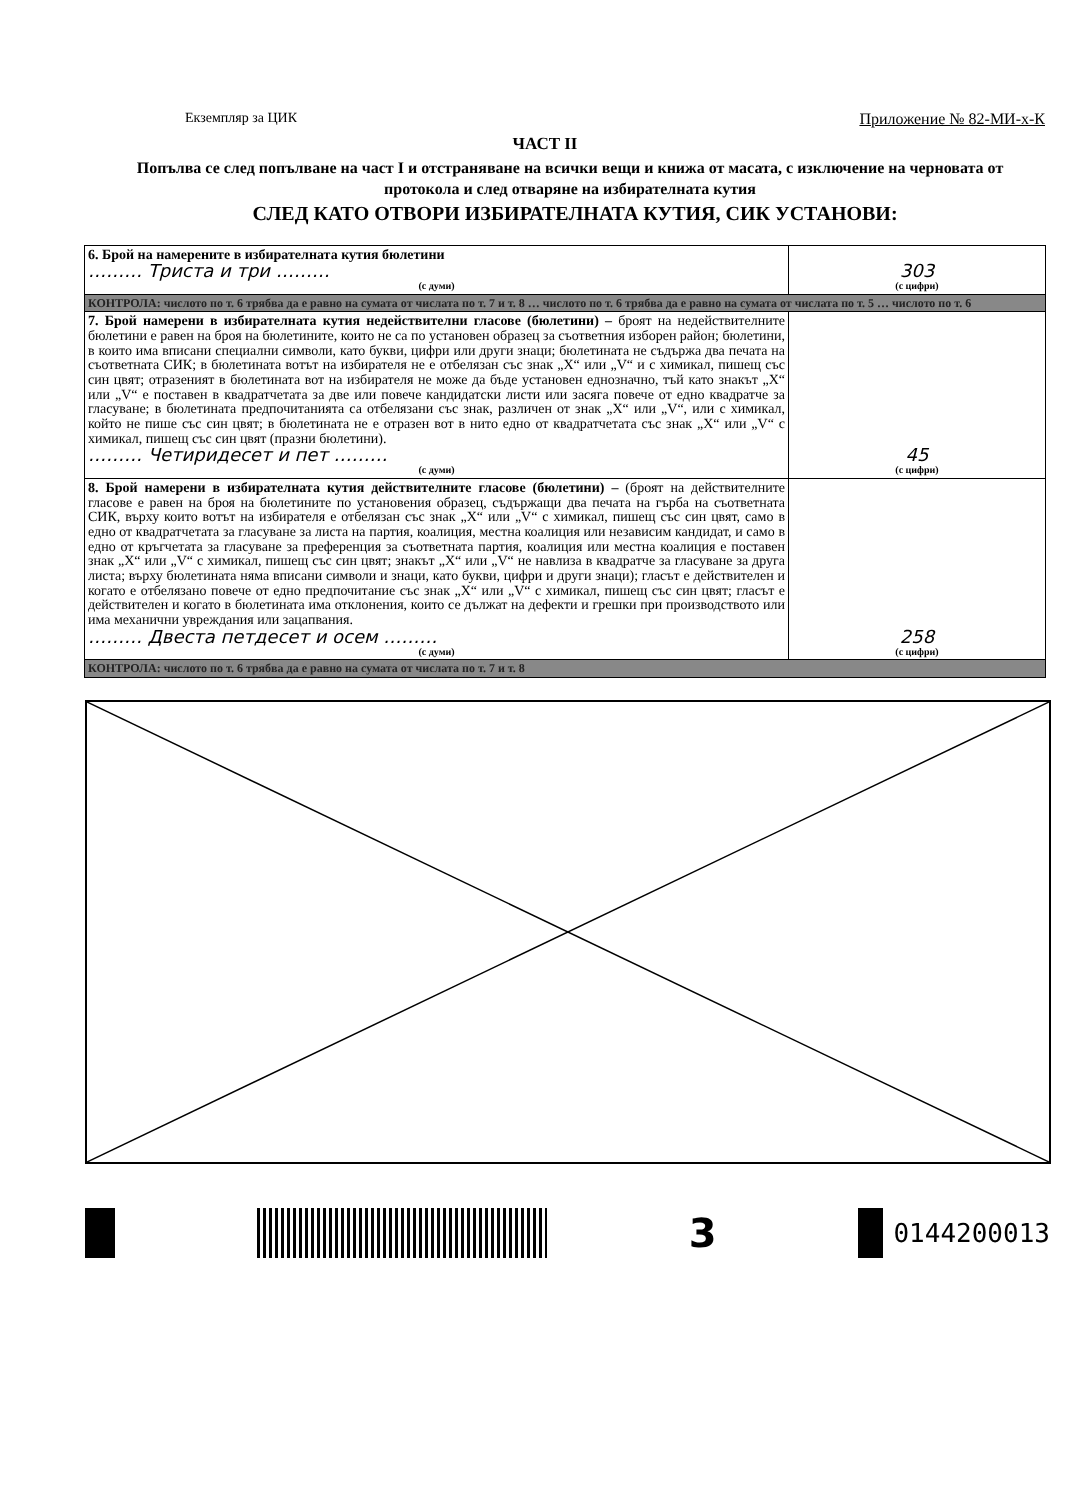Екземпляр за ЦИК Приложение № 82-МИ-х-К
ЧАСТ II
Попълва се след попълване на част I и отстраняване на всички вещи и книжа от масата, с изключение на черновата от протокола и след отваряне на избирателната кутия
СЛЕД КАТО ОТВОРИ ИЗБИРАТЕЛНАТА КУТИЯ, СИК УСТАНОВИ:
| 6. Брой на намерените в избирателната кутия бюлетини ……… Триста и три ……… (с думи) | 303 (с цифри) |
| КОНТРОЛА: числото по т. 6 трябва да е равно на сумата от числата по т. 7 и т. 8 … числото по т. 6 трябва да е равно на сумата от числата по т. 5 … числото по т. 6 | |
| 7. Брой намерени в избирателната кутия недействителни гласове (бюлетини) – броят на недействителните бюлетини е равен на броя на бюлетините, които не са по установен образец за съответния изборен район; бюлетини, в които има вписани специални символи, като букви, цифри или други знаци; бюлетината не съдържа два печата на съответната СИК; в бюлетината вотът на избирателя не е отбелязан със знак „X“ или „V“ и с химикал, пишещ със син цвят; отразеният в бюлетината вот на избирателя не може да бъде установен еднозначно, тъй като знакът „X“ или „V“ е поставен в квадратчетата за две или повече кандидатски листи или засяга повече от едно квадратче за гласуване; в бюлетината предпочитанията са отбелязани със знак, различен от знак „X“ или „V“, или с химикал, който не пише със син цвят; в бюлетината не е отразен вот в нито едно от квадратчетата със знак „X“ или „V“ с химикал, пишещ със син цвят (празни бюлетини). ……… Четиридесет и пет ……… (с думи) | 45 (с цифри) |
| 8. Брой намерени в избирателната кутия действителните гласове (бюлетини) – (броят на действителните гласове е равен на броя на бюлетините по установения образец, съдържащи два печата на гърба на съответната СИК, върху които вотът на избирателя е отбелязан със знак „X“ или „V“ с химикал, пишещ със син цвят, само в едно от квадратчетата за гласуване за листа на партия, коалиция, местна коалиция или независим кандидат, и само в едно от кръгчетата за гласуване за преференция за съответната партия, коалиция или местна коалиция е поставен знак „X“ или „V“ с химикал, пишещ със син цвят; знакът „X“ или „V“ не навлиза в квадратче за гласуване за друга листа; върху бюлетината няма вписани символи и знаци, като букви, цифри и други знаци); гласът е действителен и когато е отбелязано повече от едно предпочитание със знак „X“ или „V“ с химикал, пишещ със син цвят; гласът е действителен и когато в бюлетината има отклонения, които се дължат на дефекти и грешки при производството или има механични увреждания или зацапвания. ……… Двеста петдесет и осем ……… (с думи) | 258 (с цифри) |
| КОНТРОЛА: числото по т. 6 трябва да е равно на сумата от числата по т. 7 и т. 8 | |
3
0144200013